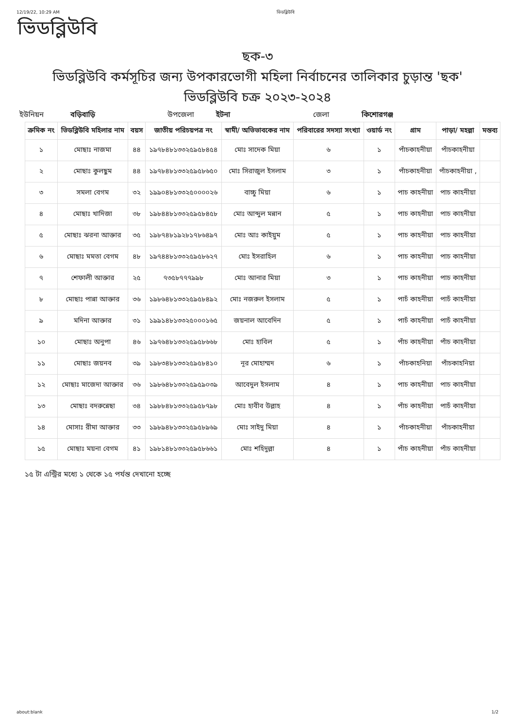12/19/22, 10:29 AM ভিডব্লিউবি
ভিডব্লিউবি
ছক-৩
ভিডব্লিউবি কর্মসূচির জন্য উপকারভোগী মহিলা নির্বাচনের তালিকার চুড়ান্ত 'ছক'
ভিডব্লিউবি চক্র ২০২৩-২০২৪
ইউনিয়ন বড়িবাড়ি উপজেলা ইটনা জেলা কিশোরগঞ্জ
| ক্রমিক নং | ভিডব্লিউবি মহিলার নাম | বয়স | জাতীয় পরিচয়পত্র নং | স্বামী/ অভিভাবকের নাম | পরিবারের সদস্যা সংখ্যা | ওয়ার্ড নং | গ্রাম | পাড়া/ মহল্লা | মন্তব্য |
| --- | --- | --- | --- | --- | --- | --- | --- | --- | --- |
| ১ | মোছাঃ নাজমা | ৪৪ | ১৯৭৮৪৮১৩৩২৫৯৫৮৪৫৪ | মোঃ সাদেক মিয়া | ৬ | ১ | পাঁচকাহনীয়া | পাঁচকাহনীয়া | |
| ২ | মোছাঃ কুলছুম | ৪৪ | ১৯৭৮৪৮১৩৩২৫৯৫৮৬৫০ | মোঃ সিরাজুল ইসলাম | ৩ | ১ | পাঁচকাহনীয়া | পাঁচকাহনীয়া , | |
| ৩ | সমলা বেগম | ৩২ | ১৯৯০৪৮১৩৩২৫০০০০২৬ | বাচ্চু মিয়া | ৬ | ১ | পাচ কাহনীয়া | পাচ কাহনীয়া | |
| ৪ | মোছাঃ খাদিজা | ৩৮ | ১৯৮৪৪৮১৩৩২৫৯৫৮৪৫৮ | মোঃ আব্দুল মন্নান | ৫ | ১ | পাচ কাহনীয়া | পাচ কাহনীয়া | |
| ৫ | মোছাঃ ঝরনা আক্তার | ৩৫ | ১৯৮৭৪৮১৯২৮১৭৮৬৪৯৭ | মোঃ আঃ কাইয়ুম | ৫ | ১ | পাচ কাহনীয়া | পাচ কাহনীয়া | |
| ৬ | মোছাঃ মমতা বেগম | ৪৮ | ১৯৭৪৪৮১৩৩২৫৯৫৮৬২৭ | মোঃ ইসরাহিল | ৬ | ১ | পাচ কাহনীয়া | পাচ কাহনীয়া | |
| ৭ | শেফালী আক্তার | ২৫ | ৭৩৫৮৭৭৭৯৯৮ | মোঃ আনার মিয়া | ৩ | ১ | পাচ কাহনীয়া | পাচ কাহনীয়া | |
| ৮ | মোছাঃ পান্না আক্তার | ৩৬ | ১৯৮৬৪৮১৩৩২৫৯৫৮৪৯২ | মোঃ নজরুল ইসলাম | ৫ | ১ | পাচঁ কাহনীয়া | পাচঁ কাহনীয়া | |
| ৯ | মদিনা আক্তার | ৩১ | ১৯৯১৪৮১৩৩২৫০০০১৬৫ | জয়নাল আবেদিন | ৫ | ১ | পাচঁ কাহনীয়া | পাচঁ কাহনীয়া | |
| ১০ | মোছাঃ অনুপা | ৪৬ | ১৯৭৬৪৮১৩৩২৫৯৫৮৬৬৮ | মোঃ হাবিল | ৫ | ১ | পাঁচ কাহনীয়া | পাঁচ কাহনীয়া | |
| ১১ | মোছাঃ জয়নব | ৩৯ | ১৯৮৩৪৮১৩৩২৫৯৫৮৪১০ | নূর মোহাম্মদ | ৬ | ১ | পাঁচকাহনিয়া | পাঁচকাহনিয়া | |
| ১২ | মোছাঃ মাজেদা আক্তার | ৩৬ | ১৯৮৬৪৮১৩৩২৫৯৫৯০৩৯ | আবেদুল ইসলাম | ৪ | ১ | পাচ কাহনীয়া | পাচ কাহনীয়া | |
| ১৩ | মোছাঃ বদরুন্নেছা | ৩৪ | ১৯৮৮৪৮১৩৩২৫৯৫৮৭৯৮ | মোঃ হাবীব উল্লাহ | ৪ | ১ | পাঁচ কাহনীয়া | পাচঁ কাহনীয়া | |
| ১৪ | মোসাঃ রীমা আক্তার | ৩৩ | ১৯৮৯৪৮১৩৩২৫৯৫৮৯৬৯ | মোঃ সাইদু মিয়া | ৪ | ১ | পাঁচকাহনীয়া | পাঁচকাহনীয়া | |
| ১৫ | মোছাঃ ময়না বেগম | ৪১ | ১৯৮১৪৮১৩৩২৫৯৫৮৬৬১ | মোঃ শহিদুল্লা | ৪ | ১ | পাঁচ কাহনীয়া | পাঁচ কাহনীয়া | |
১৫ টা এন্ট্রির মধ্যে ১ থেকে ১৫ পর্যন্ত দেখানো হচ্ছে
about:blank 1/2